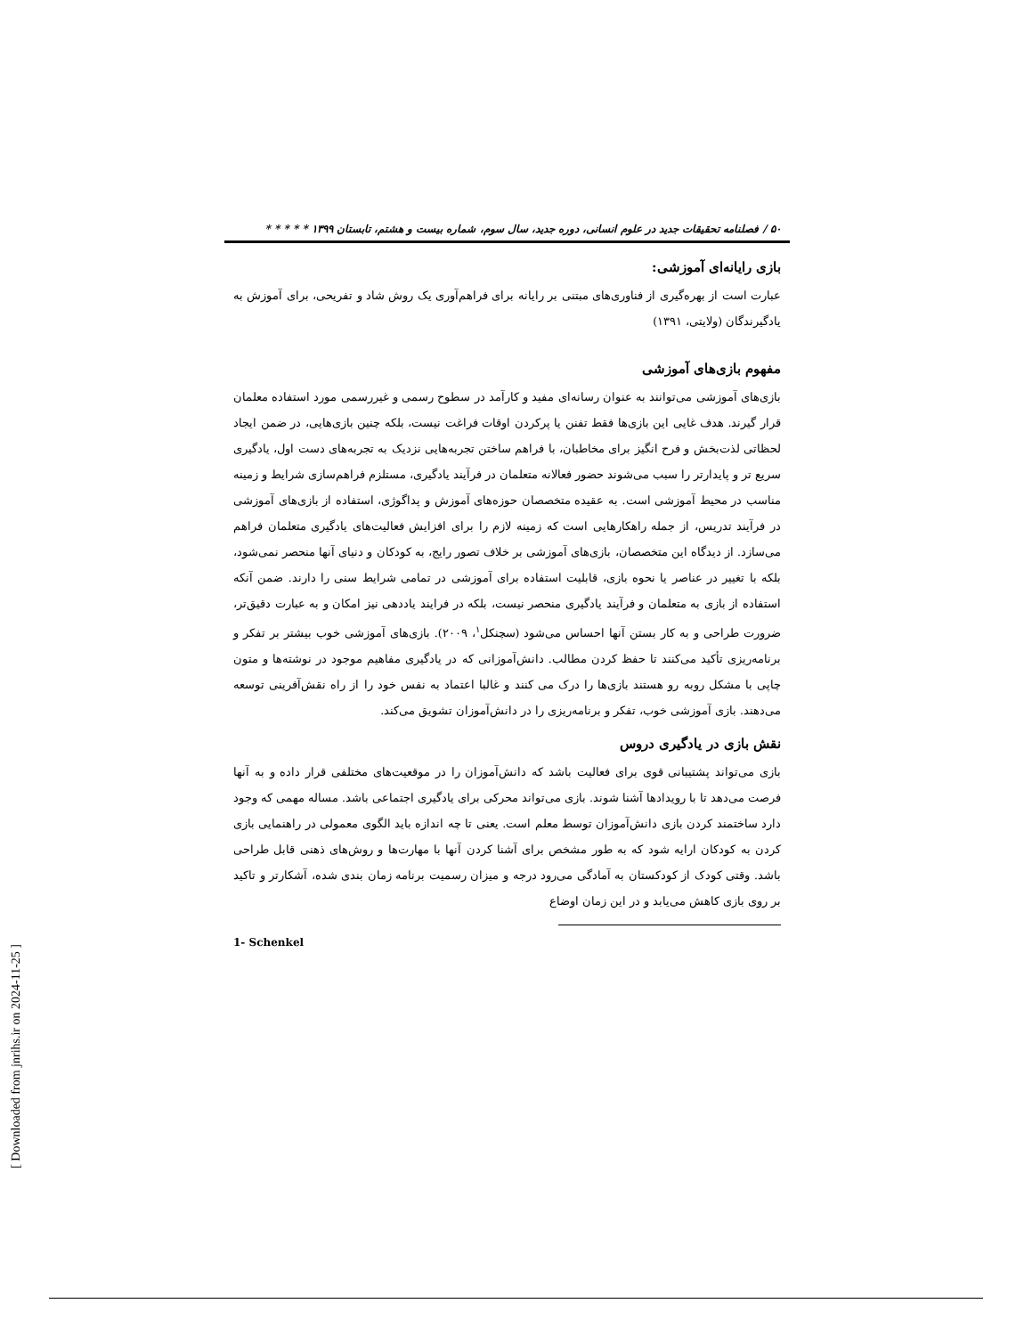۵۰ / فصلنامه تحقیقات جدید در علوم انسانی، دوره جدید، سال سوم، شماره بیست و هشتم، تابستان ۱۳۹۹ * * * * *
بازی رایانه‌ای آموزشی:
عبارت است از بهره‌گیری از فناوری‌های مبتنی بر رایانه برای فراهم‌آوری یک روش شاد و تفریحی، برای آموزش به یادگیرندگان (ولایتی، ۱۳۹۱)
مفهوم بازی‌های آموزشی
بازی‌های آموزشی می‌توانند به عنوان رسانه‌ای مفید و کارآمد در سطوح رسمی و غیررسمی مورد استفاده معلمان قرار گیرند. هدف غایی این بازی‌ها فقط تفنن یا پرکردن اوقات فراغت نیست، بلکه چنین بازی‌هایی، در ضمن ایجاد لحظاتی لذت‌بخش و فرح انگیز برای مخاطبان، با فراهم ساختن تجربه‌هایی نزدیک به تجربه‌های دست اول، یادگیری سریع تر و پایدارتر را سبب می‌شوند حضور فعالانه متعلمان در فرآیند یادگیری، مستلزم فراهم‌سازی شرایط و زمینه مناسب در محیط آموزشی است. به عقیده متخصصان حوزه‌های آموزش و پداگوژی، استفاده از بازی‌های آموزشی در فرآیند تدریس، از جمله راهکارهایی است که زمینه لازم را برای افزایش فعالیت‌های یادگیری متعلمان فراهم می‌سازد. از دیدگاه این متخصصان، بازی‌های آموزشی بر خلاف تصور رایج، به کودکان و دنیای آنها منحصر نمی‌شود، بلکه با تغییر در عناصر یا نحوه بازی، قابلیت استفاده برای آموزشی در تمامی شرایط سنی را دارند. ضمن آنکه استفاده از بازی به متعلمان و فرآیند یادگیری منحصر نیست، بلکه در فرایند یاددهی نیز امکان و به عبارت دقیق‌تر، ضرورت طراحی و به کار بستن آنها احساس می‌شود (سچنکل<sup>۱</sup>، ۲۰۰۹). بازی‌های آموزشی خوب بیشتر بر تفکر و برنامه‌ریزی تأکید می‌کنند تا حفظ کردن مطالب. دانش‌آموزانی که در یادگیری مفاهیم موجود در نوشته‌ها و متون چاپی با مشکل روبه رو هستند بازی‌ها را درک می کنند و غالبا اعتماد به نفس خود را از راه نقش‌آفرینی توسعه می‌دهند. بازی آموزشی خوب، تفکر و برنامه‌ریزی را در دانش‌آموزان تشویق می‌کند.
نقش بازی در یادگیری دروس
بازی می‌تواند پشتیبانی قوی برای فعالیت باشد که دانش‌آموزان را در موقعیت‌های مختلفی قرار داده و به آنها فرصت می‌دهد تا با رویدادها آشنا شوند. بازی می‌تواند محرکی برای یادگیری اجتماعی باشد. مساله مهمی که وجود دارد ساختمند کردن بازی دانش‌آموزان توسط معلم است. یعنی تا چه اندازه باید الگوی معمولی در راهنمایی بازی کردن به کودکان ارایه شود که به طور مشخص برای آشنا کردن آنها با مهارت‌ها و روش‌های ذهنی قابل طراحی باشد. وقتی کودک از کودکستان به آمادگی می‌رود درجه و میزان رسمیت برنامه زمان بندی شده، آشکارتر و تاکید بر روی بازی کاهش می‌یابد و در این زمان اوضاع
1- Schenkel
[ Downloaded from jnrihs.ir on 2024-11-25 ]